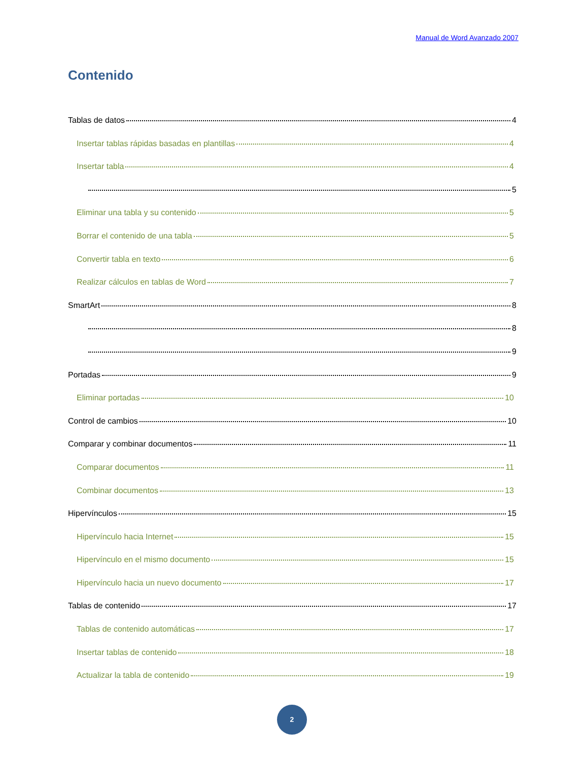Manual de Word Avanzado 2007
Contenido
Tablas de datos 4
Insertar tablas rápidas basadas en plantillas 4
Insertar tabla 4
5
Eliminar una tabla y su contenido 5
Borrar el contenido de una tabla 5
Convertir tabla en texto 6
Realizar cálculos en tablas de Word 7
SmartArt 8
8
9
Portadas 9
Eliminar portadas 10
Control de cambios 10
Comparar y combinar documentos 11
Comparar documentos 11
Combinar documentos 13
Hipervínculos 15
Hipervínculo hacia Internet 15
Hipervínculo en el mismo documento 15
Hipervínculo hacia un nuevo documento 17
Tablas de contenido 17
Tablas de contenido automáticas 17
Insertar tablas de contenido 18
Actualizar la tabla de contenido 19
2